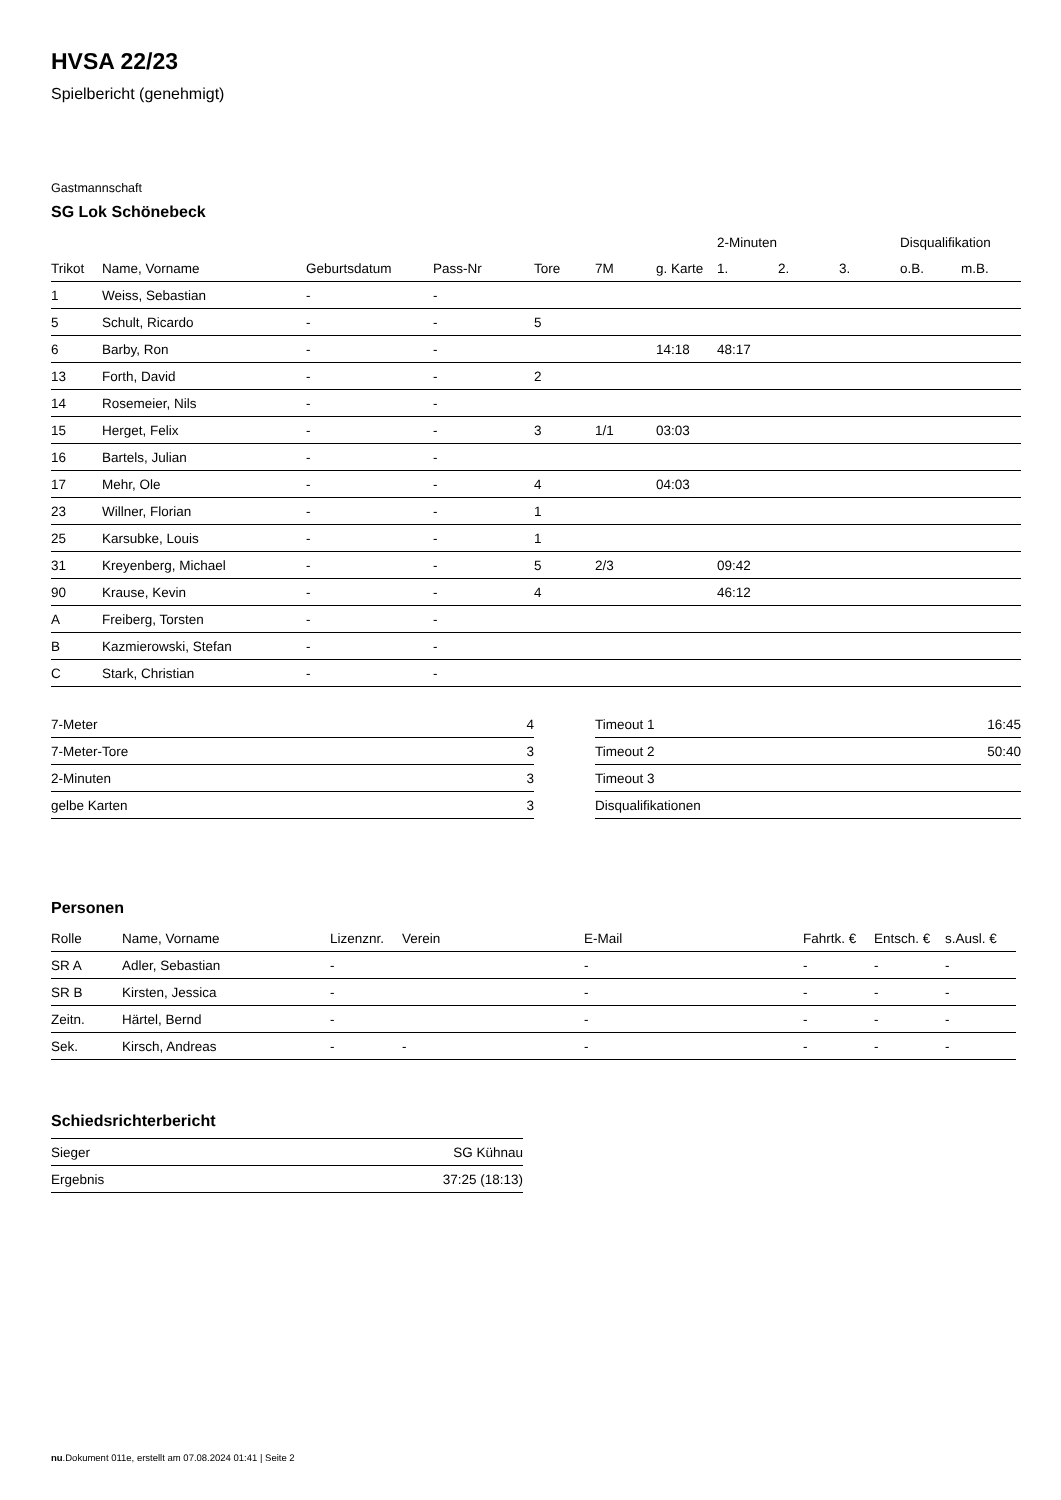HVSA 22/23
Spielbericht (genehmigt)
Gastmannschaft
SG Lok Schönebeck
| | | | | | | | 2-Minuten | | | Disqualifikation | |
| --- | --- | --- | --- | --- | --- | --- | --- | --- | --- | --- | --- |
| Trikot | Name, Vorname | Geburtsdatum | Pass-Nr | Tore | 7M | g. Karte | 1. | 2. | 3. | o.B. | m.B. |
| 1 | Weiss, Sebastian | - | - | | | | | | | | |
| 5 | Schult, Ricardo | - | - | 5 | | | | | | | |
| 6 | Barby, Ron | - | - | | | 14:18 | 48:17 | | | | |
| 13 | Forth, David | - | - | 2 | | | | | | | |
| 14 | Rosemeier, Nils | - | - | | | | | | | | |
| 15 | Herget, Felix | - | - | 3 | 1/1 | 03:03 | | | | | |
| 16 | Bartels, Julian | - | - | | | | | | | | |
| 17 | Mehr, Ole | - | - | 4 | | 04:03 | | | | | |
| 23 | Willner, Florian | - | - | 1 | | | | | | | |
| 25 | Karsubke, Louis | - | - | 1 | | | | | | | |
| 31 | Kreyenberg, Michael | - | - | 5 | 2/3 | | 09:42 | | | | |
| 90 | Krause, Kevin | - | - | 4 | | | 46:12 | | | | |
| A | Freiberg, Torsten | - | - | | | | | | | | |
| B | Kazmierowski, Stefan | - | - | | | | | | | | |
| C | Stark, Christian | - | - | | | | | | | | |
| 7-Meter | 4 |
| 7-Meter-Tore | 3 |
| 2-Minuten | 3 |
| gelbe Karten | 3 |
| Timeout 1 | 16:45 |
| Timeout 2 | 50:40 |
| Timeout 3 | |
| Disqualifikationen | |
Personen
| Rolle | Name, Vorname | Lizenznr. | Verein | E-Mail | Fahrtk. € | Entsch. € | s.Ausl. € |
| --- | --- | --- | --- | --- | --- | --- | --- |
| SR A | Adler, Sebastian | - | | - | - | - | - |
| SR B | Kirsten, Jessica | - | | - | - | - | - |
| Zeitn. | Härtel, Bernd | - | | - | - | - | - |
| Sek. | Kirsch, Andreas | - | - | - | - | - | - |
Schiedsrichterbericht
| Sieger | SG Kühnau |
| Ergebnis | 37:25 (18:13) |
nu.Dokument 011e, erstellt am 07.08.2024 01:41 | Seite 2